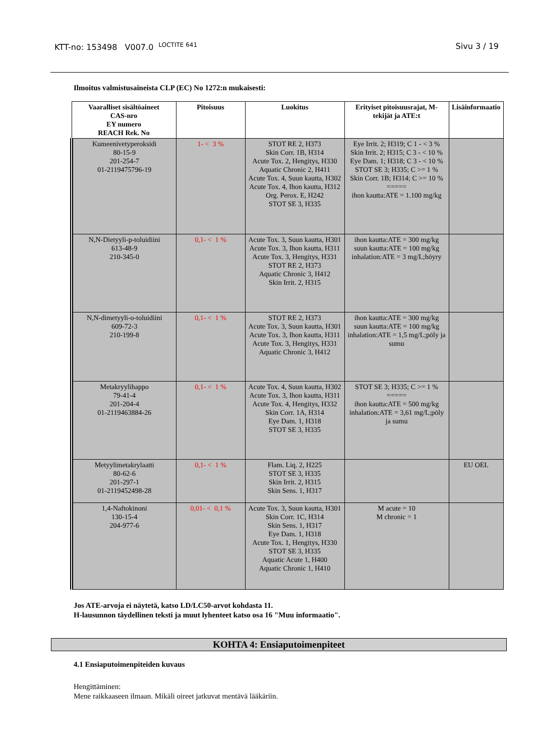KTT-no: 153498 V007.0 <sup>LOCTITE 641</sup>
Sivu 3 / 19
Ilmoitus valmistusaineista CLP (EC) No 1272:n mukaisesti:
| Vaaralliset sisältöaineet CAS-nro EY numero REACH Rek. No | Pitoisuus | Luokitus | Erityiset pitoisuusrajat, M-tekijät ja ATE:t | Lisäinformaatio |
| --- | --- | --- | --- | --- |
| Kumeenivetyperoksidi 80-15-9 201-254-7 01-2119475796-19 | 1- < 3 % | STOT RE 2, H373 Skin Corr. 1B, H314 Acute Tox. 2, Hengitys, H330 Aquatic Chronic 2, H411 Acute Tox. 4, Suun kautta, H302 Acute Tox. 4, Ihon kautta, H312 Org. Perox. E, H242 STOT SE 3, H335 | Eye Irrit. 2; H319; C 1 - < 3 % Skin Irrit. 2; H315; C 3 - < 10 % Eye Dam. 1; H318; C 3 - < 10 % STOT SE 3; H335; C >= 1 % Skin Corr. 1B; H314; C >= 10 % ===== ihon kautta:ATE = 1.100 mg/kg | |
| N,N-Dietyyli-p-toluidiini 613-48-9 210-345-0 | 0,1- < 1 % | Acute Tox. 3, Suun kautta, H301 Acute Tox. 3, Ihon kautta, H311 Acute Tox. 3, Hengitys, H331 STOT RE 2, H373 Aquatic Chronic 3, H412 Skin Irrit. 2, H315 | ihon kautta:ATE = 300 mg/kg suun kautta:ATE = 100 mg/kg inhalation:ATE = 3 mg/L;höyry | |
| N,N-dimetyyli-o-toluidiini 609-72-3 210-199-8 | 0,1- < 1 % | STOT RE 2, H373 Acute Tox. 3, Suun kautta, H301 Acute Tox. 3, Ihon kautta, H311 Acute Tox. 3, Hengitys, H331 Aquatic Chronic 3, H412 | ihon kautta:ATE = 300 mg/kg suun kautta:ATE = 100 mg/kg inhalation:ATE = 1,5 mg/L;pöly ja sumu | |
| Metakryylihappo 79-41-4 201-204-4 01-2119463884-26 | 0,1- < 1 % | Acute Tox. 4, Suun kautta, H302 Acute Tox. 3, Ihon kautta, H311 Acute Tox. 4, Hengitys, H332 Skin Corr. 1A, H314 Eye Dam. 1, H318 STOT SE 3, H335 | STOT SE 3; H335; C >= 1 % ===== ihon kautta:ATE = 500 mg/kg inhalation:ATE = 3,61 mg/L;pöly ja sumu | |
| Metyylimetakrylaatti 80-62-6 201-297-1 01-2119452498-28 | 0,1- < 1 % | Flam. Liq. 2, H225 STOT SE 3, H335 Skin Irrit. 2, H315 Skin Sens. 1, H317 | | EU OEL |
| 1,4-Naftokinoni 130-15-4 204-977-6 | 0,01- < 0,1 % | Acute Tox. 3, Suun kautta, H301 Skin Corr. 1C, H314 Skin Sens. 1, H317 Eye Dam. 1, H318 Acute Tox. 1, Hengitys, H330 STOT SE 3, H335 Aquatic Acute 1, H400 Aquatic Chronic 1, H410 | M acute = 10 M chronic = 1 | |
Jos ATE-arvoja ei näytetä, katso LD/LC50-arvot kohdasta 11.
H-lausunnon täydellinen teksti ja muut lyhenteet katso osa 16 "Muu informaatio".
KOHTA 4: Ensiaputoimenpiteet
4.1 Ensiaputoimenpiteiden kuvaus
Hengittäminen:
Mene raikkaaseen ilmaan. Mikäli oireet jatkuvat mentävä lääkäriin.